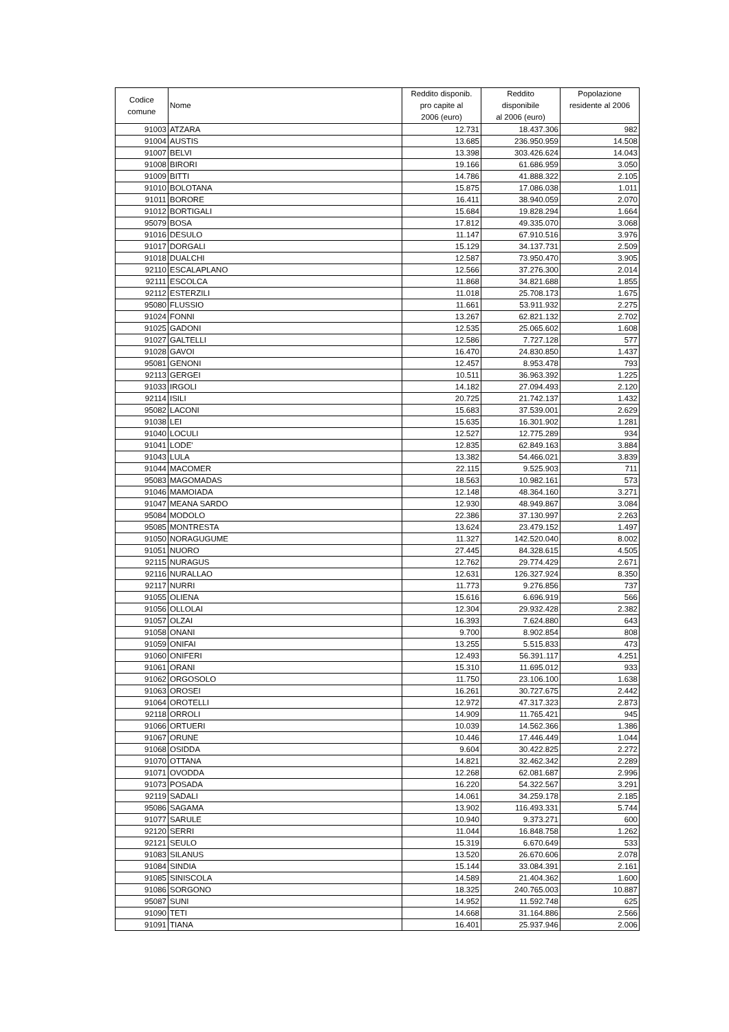| Codice comune | Nome | Reddito disponib. pro capite al 2006 (euro) | Reddito disponibile al 2006 (euro) | Popolazione residente al 2006 |
| --- | --- | --- | --- | --- |
| 91003 | ATZARA | 12.731 | 18.437.306 | 982 |
| 91004 | AUSTIS | 13.685 | 236.950.959 | 14.508 |
| 91007 | BELVI | 13.398 | 303.426.624 | 14.043 |
| 91008 | BIRORI | 19.166 | 61.686.959 | 3.050 |
| 91009 | BITTI | 14.786 | 41.888.322 | 2.105 |
| 91010 | BOLOTANA | 15.875 | 17.086.038 | 1.011 |
| 91011 | BORORE | 16.411 | 38.940.059 | 2.070 |
| 91012 | BORTIGALI | 15.684 | 19.828.294 | 1.664 |
| 95079 | BOSA | 17.812 | 49.335.070 | 3.068 |
| 91016 | DESULO | 11.147 | 67.910.516 | 3.976 |
| 91017 | DORGALI | 15.129 | 34.137.731 | 2.509 |
| 91018 | DUALCHI | 12.587 | 73.950.470 | 3.905 |
| 92110 | ESCALAPLANO | 12.566 | 37.276.300 | 2.014 |
| 92111 | ESCOLCA | 11.868 | 34.821.688 | 1.855 |
| 92112 | ESTERZILI | 11.018 | 25.708.173 | 1.675 |
| 95080 | FLUSSIO | 11.661 | 53.911.932 | 2.275 |
| 91024 | FONNI | 13.267 | 62.821.132 | 2.702 |
| 91025 | GADONI | 12.535 | 25.065.602 | 1.608 |
| 91027 | GALTELLI | 12.586 | 7.727.128 | 577 |
| 91028 | GAVOI | 16.470 | 24.830.850 | 1.437 |
| 95081 | GENONI | 12.457 | 8.953.478 | 793 |
| 92113 | GERGEI | 10.511 | 36.963.392 | 1.225 |
| 91033 | IRGOLI | 14.182 | 27.094.493 | 2.120 |
| 92114 | ISILI | 20.725 | 21.742.137 | 1.432 |
| 95082 | LACONI | 15.683 | 37.539.001 | 2.629 |
| 91038 | LEI | 15.635 | 16.301.902 | 1.281 |
| 91040 | LOCULI | 12.527 | 12.775.289 | 934 |
| 91041 | LODE' | 12.835 | 62.849.163 | 3.884 |
| 91043 | LULA | 13.382 | 54.466.021 | 3.839 |
| 91044 | MACOMER | 22.115 | 9.525.903 | 711 |
| 95083 | MAGOMADAS | 18.563 | 10.982.161 | 573 |
| 91046 | MAMOIADA | 12.148 | 48.364.160 | 3.271 |
| 91047 | MEANA SARDO | 12.930 | 48.949.867 | 3.084 |
| 95084 | MODOLO | 22.386 | 37.130.997 | 2.263 |
| 95085 | MONTRESTA | 13.624 | 23.479.152 | 1.497 |
| 91050 | NORAGUGUME | 11.327 | 142.520.040 | 8.002 |
| 91051 | NUORO | 27.445 | 84.328.615 | 4.505 |
| 92115 | NURAGUS | 12.762 | 29.774.429 | 2.671 |
| 92116 | NURALLAO | 12.631 | 126.327.924 | 8.350 |
| 92117 | NURRI | 11.773 | 9.276.856 | 737 |
| 91055 | OLIENA | 15.616 | 6.696.919 | 566 |
| 91056 | OLLOLAI | 12.304 | 29.932.428 | 2.382 |
| 91057 | OLZAI | 16.393 | 7.624.880 | 643 |
| 91058 | ONANI | 9.700 | 8.902.854 | 808 |
| 91059 | ONIFAI | 13.255 | 5.515.833 | 473 |
| 91060 | ONIFERI | 12.493 | 56.391.117 | 4.251 |
| 91061 | ORANI | 15.310 | 11.695.012 | 933 |
| 91062 | ORGOSOLO | 11.750 | 23.106.100 | 1.638 |
| 91063 | OROSEI | 16.261 | 30.727.675 | 2.442 |
| 91064 | OROTELLI | 12.972 | 47.317.323 | 2.873 |
| 92118 | ORROLI | 14.909 | 11.765.421 | 945 |
| 91066 | ORTUERI | 10.039 | 14.562.366 | 1.386 |
| 91067 | ORUNE | 10.446 | 17.446.449 | 1.044 |
| 91068 | OSIDDA | 9.604 | 30.422.825 | 2.272 |
| 91070 | OTTANA | 14.821 | 32.462.342 | 2.289 |
| 91071 | OVODDA | 12.268 | 62.081.687 | 2.996 |
| 91073 | POSADA | 16.220 | 54.322.567 | 3.291 |
| 92119 | SADALI | 14.061 | 34.259.178 | 2.185 |
| 95086 | SAGAMA | 13.902 | 116.493.331 | 5.744 |
| 91077 | SARULE | 10.940 | 9.373.271 | 600 |
| 92120 | SERRI | 11.044 | 16.848.758 | 1.262 |
| 92121 | SEULO | 15.319 | 6.670.649 | 533 |
| 91083 | SILANUS | 13.520 | 26.670.606 | 2.078 |
| 91084 | SINDIA | 15.144 | 33.084.391 | 2.161 |
| 91085 | SINISCOLA | 14.589 | 21.404.362 | 1.600 |
| 91086 | SORGONO | 18.325 | 240.765.003 | 10.887 |
| 95087 | SUNI | 14.952 | 11.592.748 | 625 |
| 91090 | TETI | 14.668 | 31.164.886 | 2.566 |
| 91091 | TIANA | 16.401 | 25.937.946 | 2.006 |